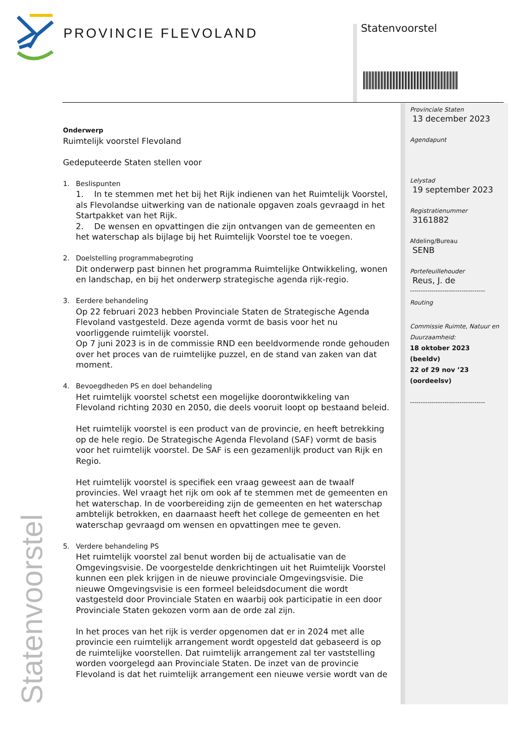PROVINCIE FLEVOLAND Statenvoorstel
Statenvoorstel
Provinciale Staten
13 december 2023
Agendapunt
Lelystad
19 september 2023
Registratienummer
3161882
Afdeling/Bureau
SENB
Portefeuillehouder
Reus, J. de
-----------------------------------
Routing
Commissie Ruimte, Natuur en Duurzaamheid:
18 oktober 2023 (beeldv)
22 of 29 nov ’23 (oordeelsv)
-----------------------------------
Onderwerp
Ruimtelijk voorstel Flevoland
Gedeputeerde Staten stellen voor
1. Beslispunten
1. In te stemmen met het bij het Rijk indienen van het Ruimtelijk Voorstel, als Flevolandse uitwerking van de nationale opgaven zoals gevraagd in het Startpakket van het Rijk.
2. De wensen en opvattingen die zijn ontvangen van de gemeenten en het waterschap als bijlage bij het Ruimtelijk Voorstel toe te voegen.
2. Doelstelling programmabegroting
Dit onderwerp past binnen het programma Ruimtelijke Ontwikkeling, wonen en landschap, en bij het onderwerp strategische agenda rijk-regio.
3. Eerdere behandeling
Op 22 februari 2023 hebben Provinciale Staten de Strategische Agenda Flevoland vastgesteld. Deze agenda vormt de basis voor het nu voorliggende ruimtelijk voorstel.
Op 7 juni 2023 is in de commissie RND een beeldvormende ronde gehouden over het proces van de ruimtelijke puzzel, en de stand van zaken van dat moment.
4. Bevoegdheden PS en doel behandeling
Het ruimtelijk voorstel schetst een mogelijke doorontwikkeling van Flevoland richting 2030 en 2050, die deels vooruit loopt op bestaand beleid.
Het ruimtelijk voorstel is een product van de provincie, en heeft betrekking op de hele regio. De Strategische Agenda Flevoland (SAF) vormt de basis voor het ruimtelijk voorstel. De SAF is een gezamenlijk product van Rijk en Regio.
Het ruimtelijk voorstel is specifiek een vraag geweest aan de twaalf provincies. Wel vraagt het rijk om ook af te stemmen met de gemeenten en het waterschap. In de voorbereiding zijn de gemeenten en het waterschap ambtelijk betrokken, en daarnaast heeft het college de gemeenten en het waterschap gevraagd om wensen en opvattingen mee te geven.
5. Verdere behandeling PS
Het ruimtelijk voorstel zal benut worden bij de actualisatie van de Omgevingsvisie. De voorgestelde denkrichtingen uit het Ruimtelijk Voorstel kunnen een plek krijgen in de nieuwe provinciale Omgevingsvisie. Die nieuwe Omgevingsvisie is een formeel beleidsdocument die wordt vastgesteld door Provinciale Staten en waarbij ook participatie in een door Provinciale Staten gekozen vorm aan de orde zal zijn.
In het proces van het rijk is verder opgenomen dat er in 2024 met alle provincie een ruimtelijk arrangement wordt opgesteld dat gebaseerd is op de ruimtelijke voorstellen. Dat ruimtelijk arrangement zal ter vaststelling worden voorgelegd aan Provinciale Staten. De inzet van de provincie Flevoland is dat het ruimtelijk arrangement een nieuwe versie wordt van de